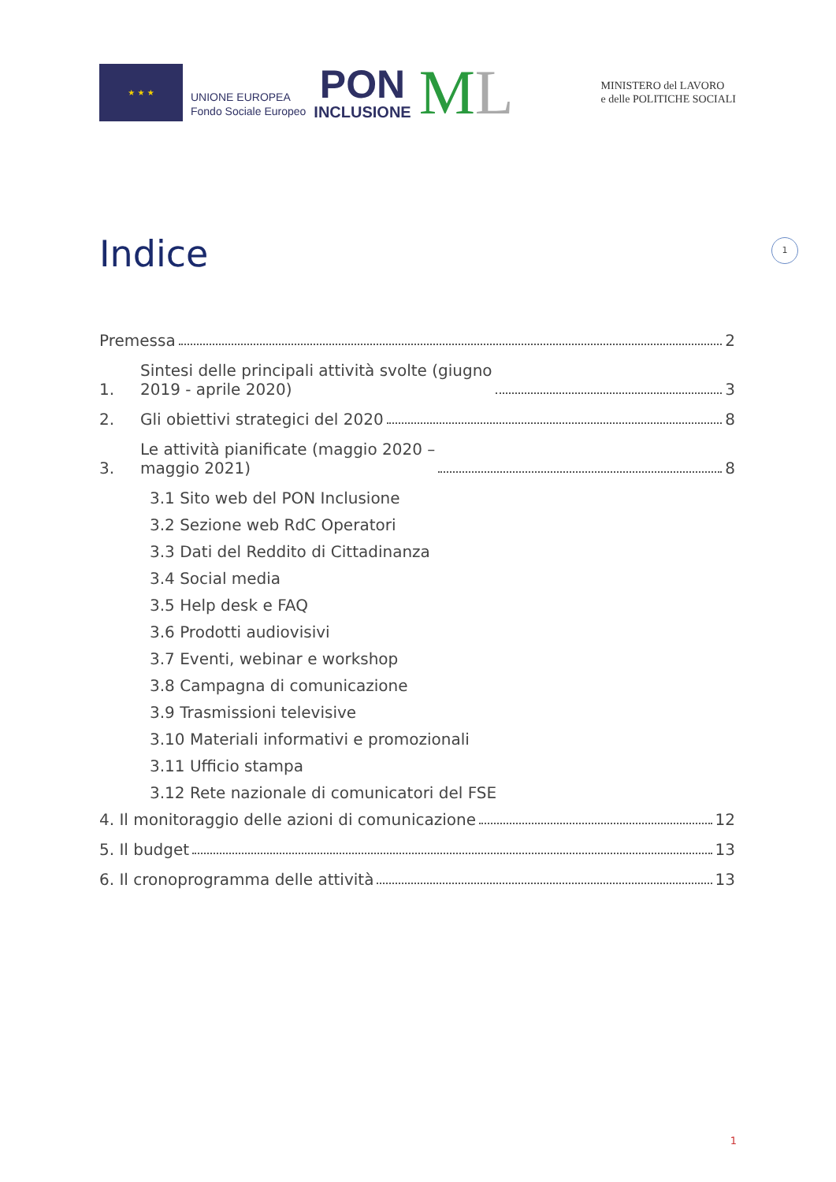★ ★ ★
UNIONE EUROPEA
Fondo Sociale Europeo
PON
INCLUSIONE
ML
MINISTERO del LAVORO
e delle POLITICHE SOCIALI
Indice 1
Premessa 2
1. Sintesi delle principali attività svolte (giugno
2019 - aprile 2020) 3
2. Gli obiettivi strategici del 2020 8
3. Le attività pianificate (maggio 2020 –
maggio 2021) 8
3.1 Sito web del PON Inclusione
3.2 Sezione web RdC Operatori
3.3 Dati del Reddito di Cittadinanza
3.4 Social media
3.5 Help desk e FAQ
3.6 Prodotti audiovisivi
3.7 Eventi, webinar e workshop
3.8 Campagna di comunicazione
3.9 Trasmissioni televisive
3.10 Materiali informativi e promozionali
3.11 Ufficio stampa
3.12 Rete nazionale di comunicatori del FSE
4. Il monitoraggio delle azioni di comunicazione 12
5. Il budget 13
6. Il cronoprogramma delle attività 13
1